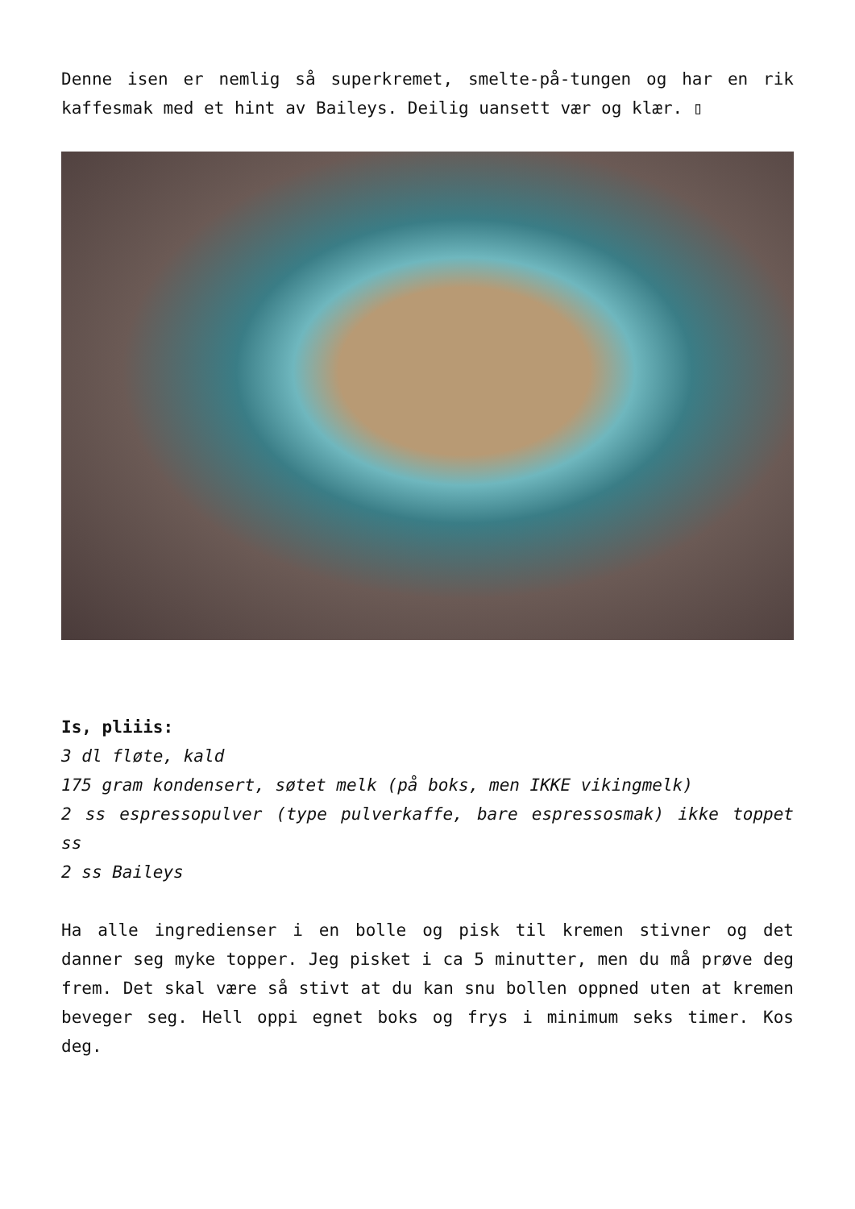Denne isen er nemlig så superkremet, smelte-på-tungen og har en rik kaffesmak med et hint av Baileys. Deilig uansett vær og klær. ▯
Is, pliiis:
3 dl fløte, kald
175 gram kondensert, søtet melk (på boks, men IKKE vikingmelk)
2 ss espressopulver (type pulverkaffe, bare espressosmak) ikke toppet ss
2 ss Baileys
Ha alle ingredienser i en bolle og pisk til kremen stivner og det danner seg myke topper. Jeg pisket i ca 5 minutter, men du må prøve deg frem. Det skal være så stivt at du kan snu bollen oppned uten at kremen beveger seg. Hell oppi egnet boks og frys i minimum seks timer. Kos deg.